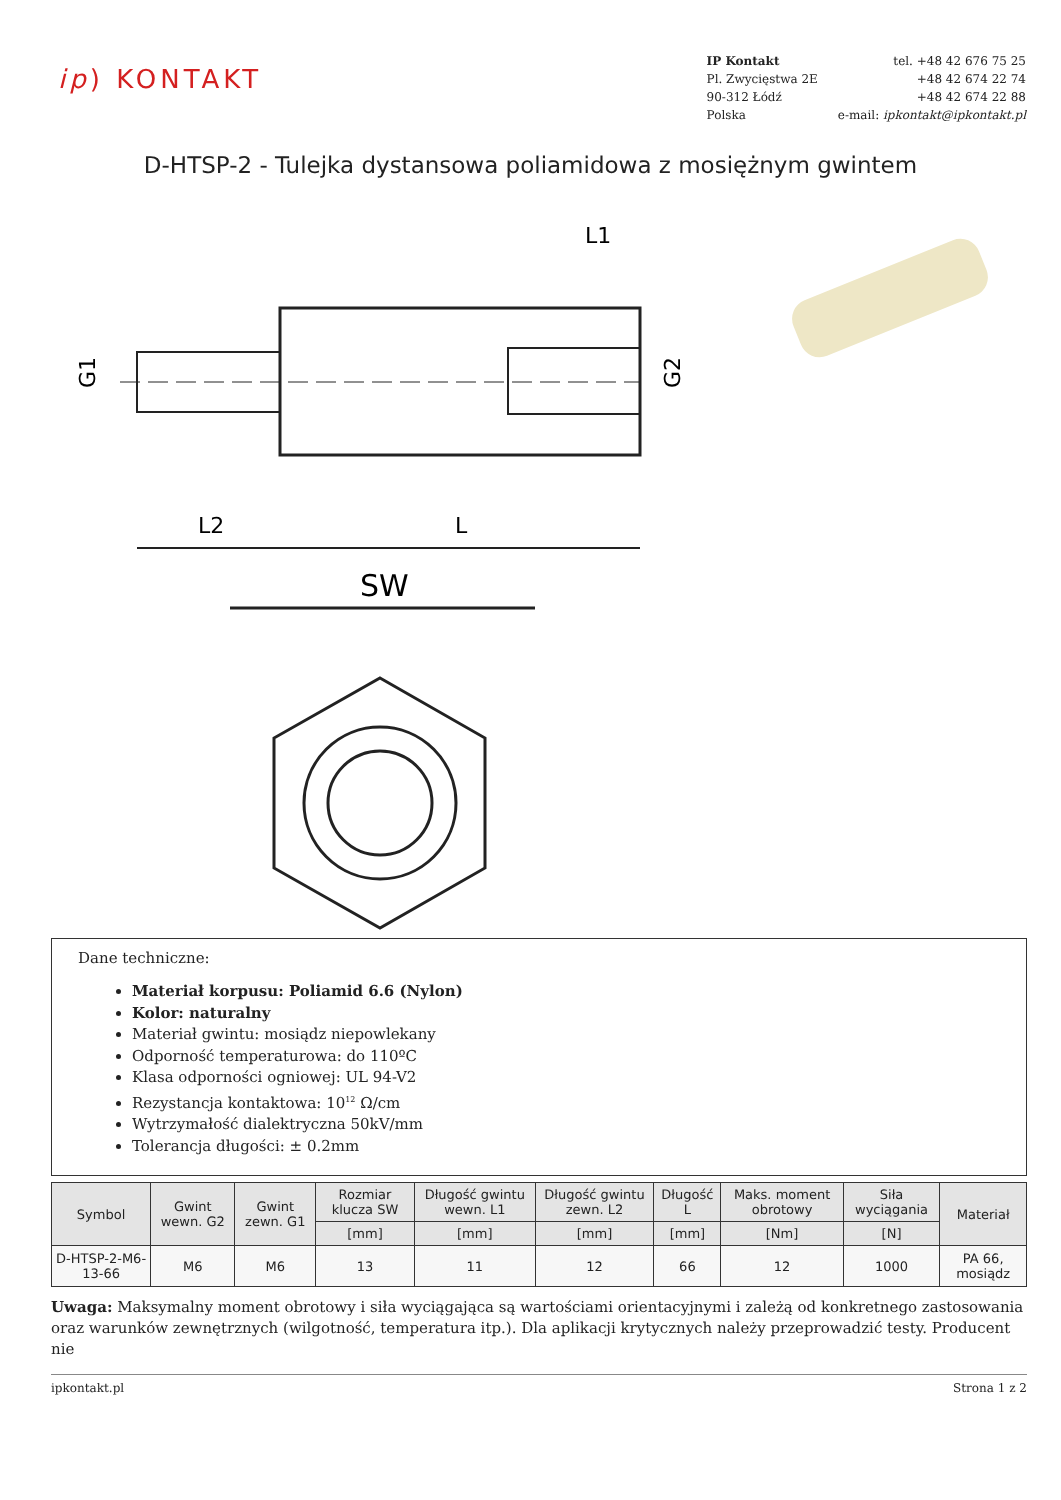ip) KONTAKT
IP Kontakt
Pl. Zwycięstwa 2E
90-312 Łódź
Polska
tel. +48 42 676 75 25
+48 42 674 22 74
+48 42 674 22 88
e-mail: ipkontakt@ipkontakt.pl
D-HTSP-2 - Tulejka dystansowa poliamidowa z mosiężnym gwintem
L2
L
L1
G1
G2
SW
Dane techniczne:
Materiał korpusu: Poliamid 6.6 (Nylon)
Kolor: naturalny
Materiał gwintu: mosiądz niepowlekany
Odporność temperaturowa: do 110ºC
Klasa odporności ogniowej: UL 94-V2
Rezystancja kontaktowa: 10<sup>12</sup> Ω/cm
Wytrzymałość dialektryczna 50kV/mm
Tolerancja długości: ± 0.2mm
| Symbol | Gwint wewn. G2 | Gwint zewn. G1 | Rozmiar klucza SW | Długość gwintu wewn. L1 | Długość gwintu zewn. L2 | Długość L | Maks. moment obrotowy | Siła wyciągania | Materiał |
| --- | --- | --- | --- | --- | --- | --- | --- | --- | --- |
| | | | [mm] | [mm] | [mm] | [mm] | [Nm] | [N] | |
| D-HTSP-2-M6-13-66 | M6 | M6 | 13 | 11 | 12 | 66 | 12 | 1000 | PA 66, mosiądz |
Uwaga: Maksymalny moment obrotowy i siła wyciągająca są wartościami orientacyjnymi i zależą od konkretnego zastosowania oraz warunków zewnętrznych (wilgotność, temperatura itp.). Dla aplikacji krytycznych należy przeprowadzić testy. Producent nie
ipkontakt.pl Strona 1 z 2